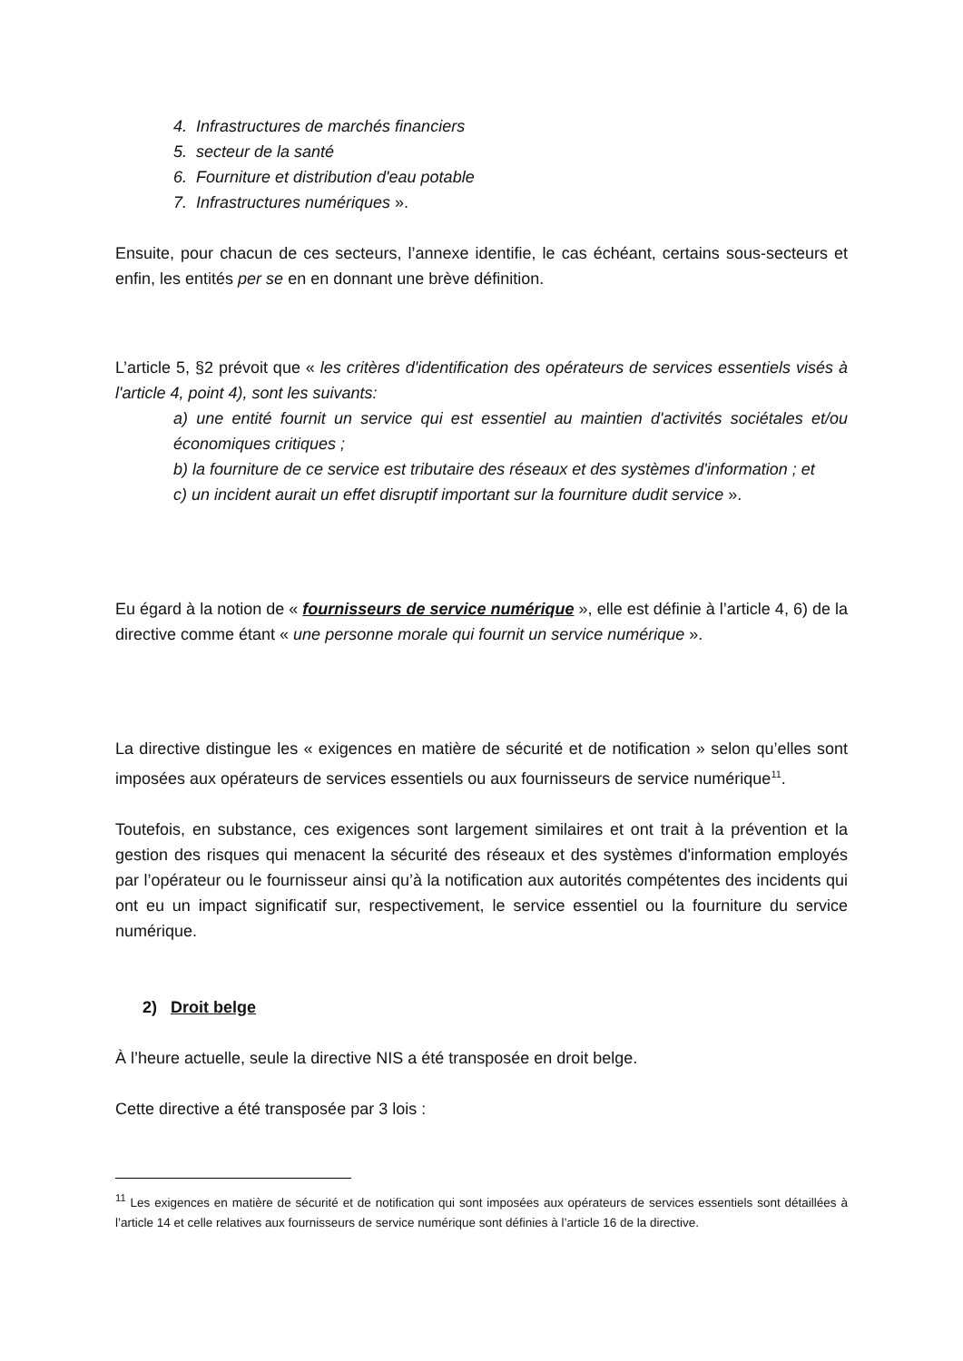4. Infrastructures de marchés financiers
5. secteur de la santé
6. Fourniture et distribution d'eau potable
7. Infrastructures numériques ».
Ensuite, pour chacun de ces secteurs, l’annexe identifie, le cas échéant, certains sous-secteurs et enfin, les entités per se en en donnant une brève définition.
L’article 5, §2 prévoit que « les critères d'identification des opérateurs de services essentiels visés à l'article 4, point 4), sont les suivants:
a) une entité fournit un service qui est essentiel au maintien d'activités sociétales et/ou économiques critiques ;
b) la fourniture de ce service est tributaire des réseaux et des systèmes d'information ; et
c) un incident aurait un effet disruptif important sur la fourniture dudit service ».
Eu égard à la notion de « fournisseurs de service numérique », elle est définie à l’article 4, 6) de la directive comme étant « une personne morale qui fournit un service numérique ».
La directive distingue les « exigences en matière de sécurité et de notification » selon qu’elles sont imposées aux opérateurs de services essentiels ou aux fournisseurs de service numérique<sup>11</sup>.
Toutefois, en substance, ces exigences sont largement similaires et ont trait à la prévention et la gestion des risques qui menacent la sécurité des réseaux et des systèmes d'information employés par l’opérateur ou le fournisseur ainsi qu’à la notification aux autorités compétentes des incidents qui ont eu un impact significatif sur, respectivement, le service essentiel ou la fourniture du service numérique.
2) Droit belge
À l’heure actuelle, seule la directive NIS a été transposée en droit belge.
Cette directive a été transposée par 3 lois :
<sup>11</sup> Les exigences en matière de sécurité et de notification qui sont imposées aux opérateurs de services essentiels sont détaillées à l’article 14 et celle relatives aux fournisseurs de service numérique sont définies à l’article 16 de la directive.